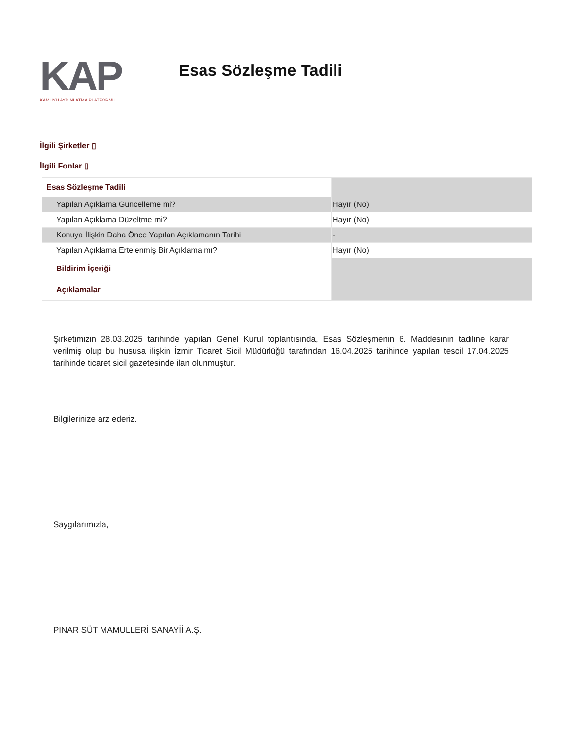KAP KAMUYU AYDINLATMA PLATFORMU
Esas Sözleşme Tadili
İlgili Şirketler ▯
İlgili Fonlar ▯
| Esas Sözleşme Tadili | |
| Yapılan Açıklama Güncelleme mi? | Hayır (No) |
| Yapılan Açıklama Düzeltme mi? | Hayır (No) |
| Konuya İlişkin Daha Önce Yapılan Açıklamanın Tarihi | - |
| Yapılan Açıklama Ertelenmiş Bir Açıklama mı? | Hayır (No) |
| Bildirim İçeriği | |
| Açıklamalar | |
Şirketimizin 28.03.2025 tarihinde yapılan Genel Kurul toplantısında, Esas Sözleşmenin 6. Maddesinin tadiline karar verilmiş olup bu hususa ilişkin İzmir Ticaret Sicil Müdürlüğü tarafından 16.04.2025 tarihinde yapılan tescil 17.04.2025 tarihinde ticaret sicil gazetesinde ilan olunmuştur.
Bilgilerinize arz ederiz.
Saygılarımızla,
PINAR SÜT MAMULLERİ SANAYİİ A.Ş.